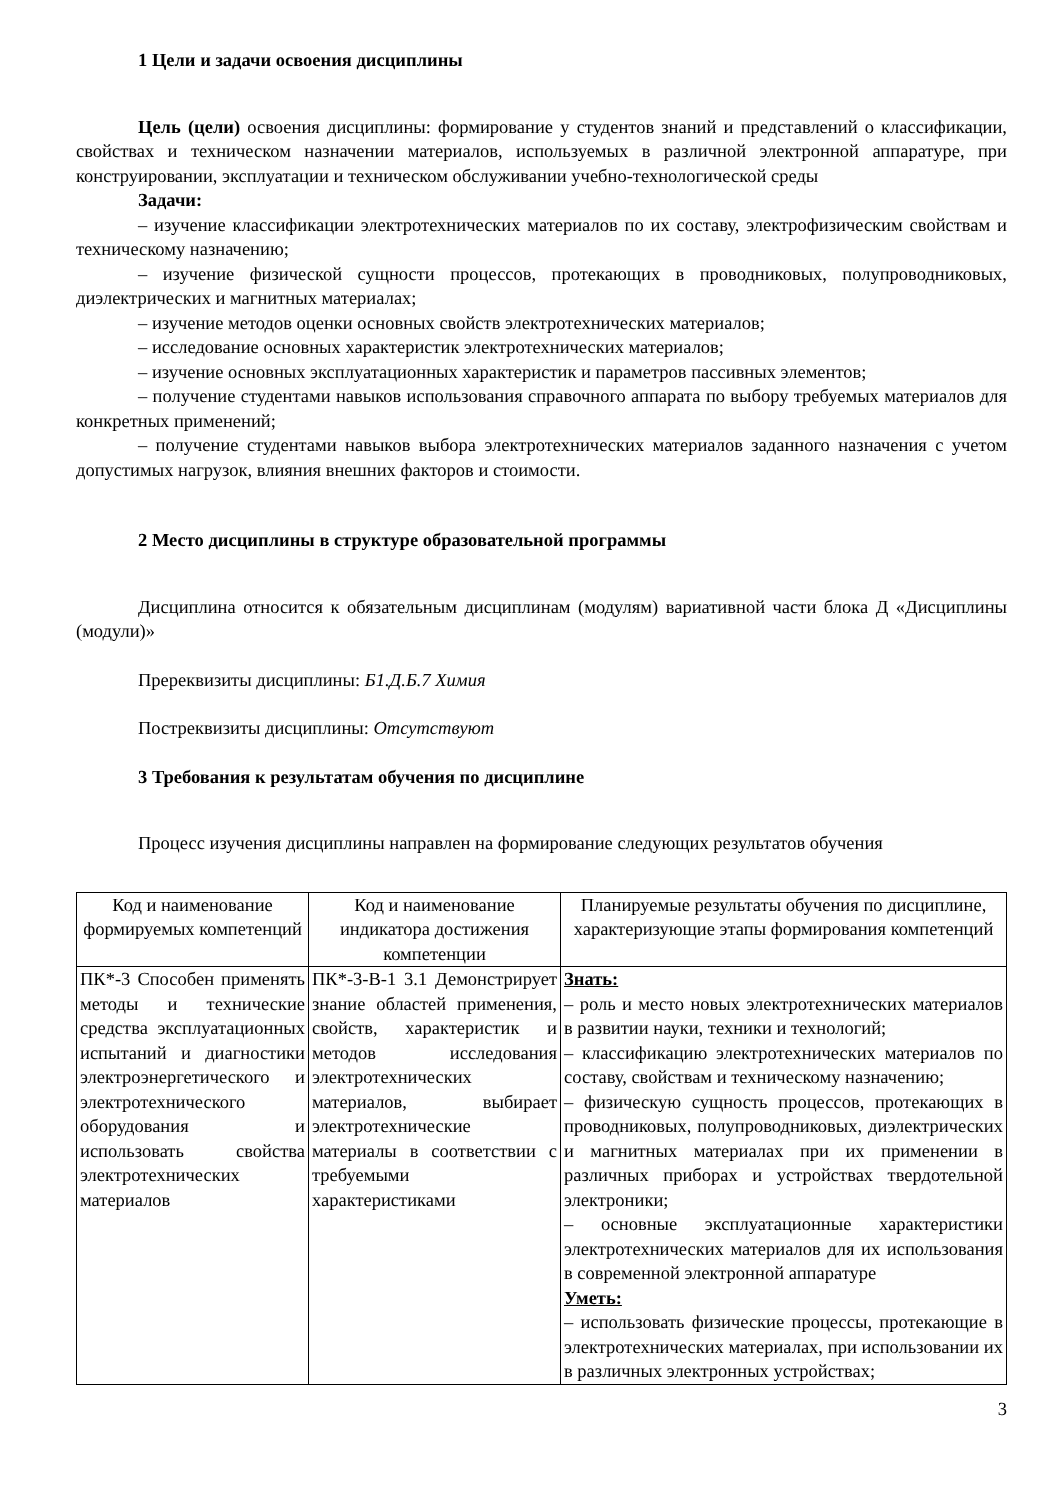1 Цели и задачи освоения дисциплины
Цель (цели) освоения дисциплины: формирование у студентов знаний и представлений о классификации, свойствах и техническом назначении материалов, используемых в различной электронной аппаратуре, при конструировании, эксплуатации и техническом обслуживании учебно-технологической среды
Задачи:
– изучение классификации электротехнических материалов по их составу, электрофизическим свойствам и техническому назначению;
– изучение физической сущности процессов, протекающих в проводниковых, полупроводниковых, диэлектрических и магнитных материалах;
– изучение методов оценки основных свойств электротехнических материалов;
– исследование основных характеристик электротехнических материалов;
– изучение основных эксплуатационных характеристик и параметров пассивных элементов;
– получение студентами навыков использования справочного аппарата по выбору требуемых материалов для конкретных применений;
– получение студентами навыков выбора электротехнических материалов заданного назначения с учетом допустимых нагрузок, влияния внешних факторов и стоимости.
2 Место дисциплины в структуре образовательной программы
Дисциплина относится к обязательным дисциплинам (модулям) вариативной части блока Д «Дисциплины (модули)»
Пререквизиты дисциплины: Б1.Д.Б.7 Химия
Постреквизиты дисциплины: Отсутствуют
3 Требования к результатам обучения по дисциплине
Процесс изучения дисциплины направлен на формирование следующих результатов обучения
| Код и наименование формируемых компетенций | Код и наименование индикатора достижения компетенции | Планируемые результаты обучения по дисциплине, характеризующие этапы формирования компетенций |
| --- | --- | --- |
| ПК*-3 Способен применять методы и технические средства эксплуатационных испытаний и диагностики электроэнергетического и электротехнического оборудования и использовать свойства электротехнических материалов | ПК*-3-В-1 3.1 Демонстрирует знание областей применения, свойств, характеристик и методов исследования электротехнических материалов, выбирает электротехнические материалы в соответствии с требуемыми характеристиками | Знать: – роль и место новых электротехнических материалов в развитии науки, техники и технологий; – классификацию электротехнических материалов по составу, свойствам и техническому назначению; – физическую сущность процессов, протекающих в проводниковых, полупроводниковых, диэлектрических и магнитных материалах при их применении в различных приборах и устройствах твердотельной электроники; – основные эксплуатационные характеристики электротехнических материалов для их использования в современной электронной аппаратуре Уметь: – использовать физические процессы, протекающие в электротехнических материалах, при использовании их в различных электронных устройствах; |
3